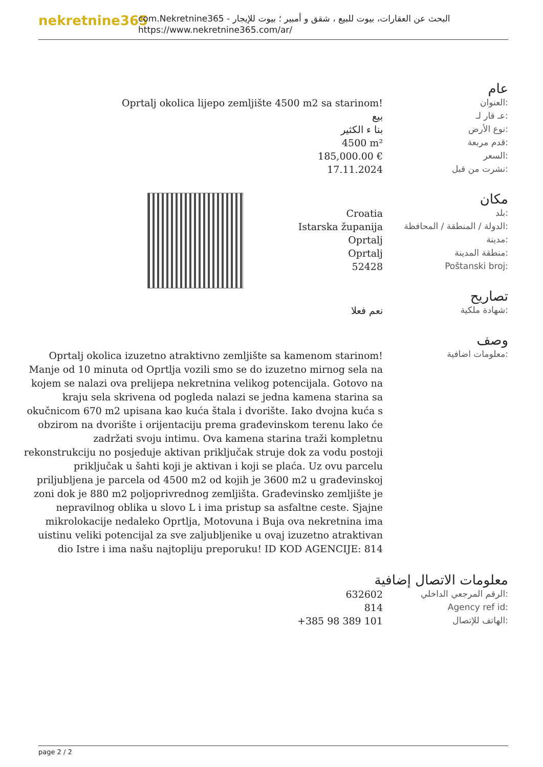nekretnine365
com.Nekretnine365 - البحث عن العقارات، بيوت للبيع ، شقق و أمبير ؛ بيوت للإيجار
https://www.nekretnine365.com/ar/
عام
| Oprtalj okolica lijepo zemljište 4500 m2 sa starinom! | العنوان: |
| بيع | عـ قار لـ: |
| بنا ء الكثير | نوع الأرض: |
| 4500 m² | قدم مربعة: |
| 185,000.00 € | السعر: |
| 17.11.2024 | نشرت من قبل: |
مكان
| Croatia | بلد: |
| Istarska županija | الدولة / المنطقة / المحافظة: |
| Oprtalj | مدينة: |
| Oprtalj | منطقة المدينة: |
| 52428 | Poštanski broj: |
تصاريح
| نعم فعلا | شهادة ملكية: |
وصف
| Oprtalj okolica izuzetno atraktivno zemljište sa kamenom starinom! Manje od 10 minuta od Oprtlja vozili smo se do izuzetno mirnog sela na kojem se nalazi ova prelijepa nekretnina velikog potencijala. Gotovo na kraju sela skrivena od pogleda nalazi se jedna kamena starina sa okučnicom 670 m2 upisana kao kuća štala i dvorište. Iako dvojna kuća s obzirom na dvorište i orijentaciju prema građevinskom terenu lako će zadržati svoju intimu. Ova kamena starina traži kompletnu rekonstrukciju no posjeduje aktivan priključak struje dok za vodu postoji priključak u šahti koji je aktivan i koji se plaća. Uz ovu parcelu priljubljena je parcela od 4500 m2 od kojih je 3600 m2 u građevinskoj zoni dok je 880 m2 poljoprivrednog zemljišta. Građevinsko zemljište je nepravilnog oblika u slovo L i ima pristup sa asfaltne ceste. Sjajne mikrolokacije nedaleko Oprtlja, Motovuna i Buja ova nekretnina ima uistinu veliki potencijal za sve zaljubljenike u ovaj izuzetno atraktivan dio Istre i ima našu najtopliju preporuku! ID KOD AGENCIJE: 814 | معلومات اضافية: |
معلومات الاتصال إضافية
| 632602 | الرقم المرجعي الداخلي: |
| 814 | Agency ref id: |
| +385 98 389 101 | الهاتف للإتصال: |
page 2 / 2